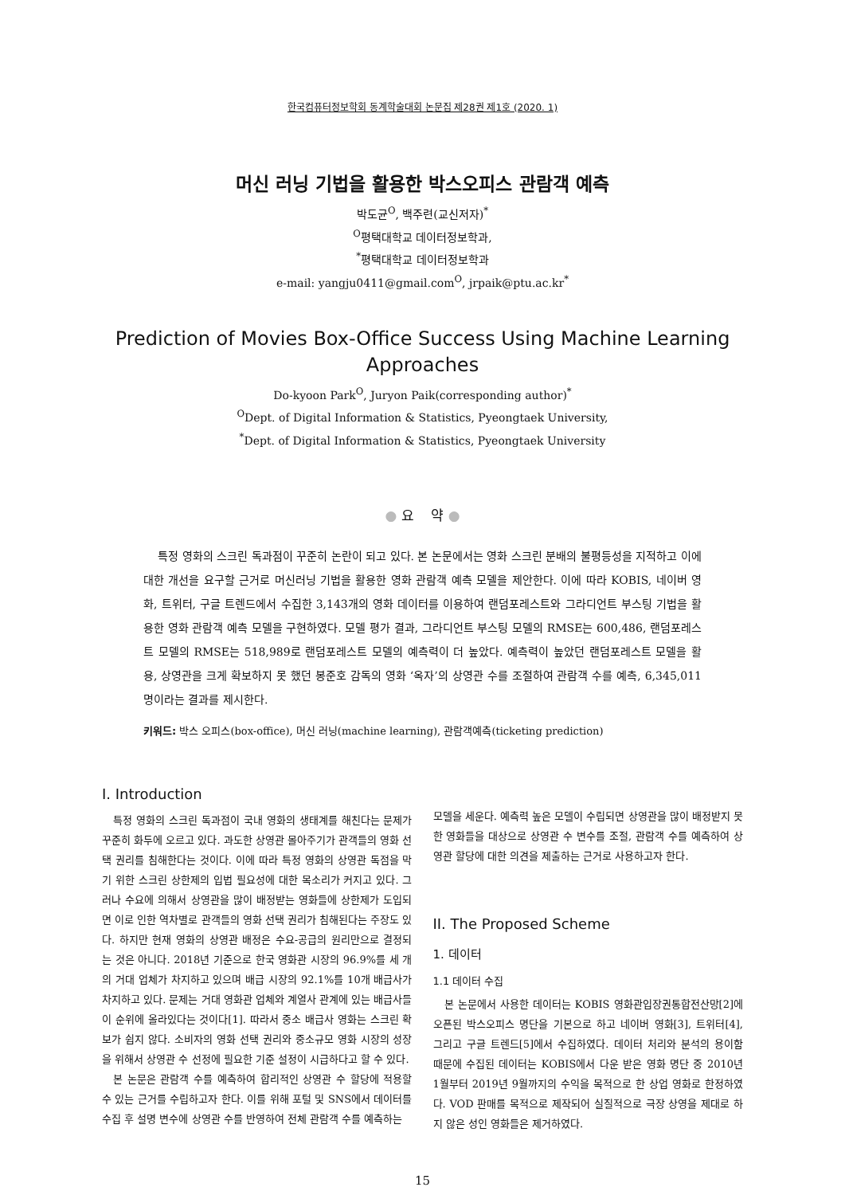한국컴퓨터정보학회 동계학술대회 논문집 제28권 제1호 (2020. 1)
머신 러닝 기법을 활용한 박스오피스 관람객 예측
박도균<sup>O</sup>, 백주련(교신저자)<sup>*</sup>
<sup>O</sup>평택대학교 데이터정보학과,
<sup>*</sup> 평택대학교 데이터정보학과
e-mail: yangju0411@gmail.com<sup>O</sup>, jrpaik@ptu.ac.kr<sup>*</sup>
Prediction of Movies Box-Office Success Using Machine Learning Approaches
Do-kyoon Park<sup>O</sup>, Juryon Paik(corresponding author)<sup>*</sup>
<sup>O</sup>Dept. of Digital Information & Statistics, Pyeongtaek University,
<sup>*</sup> Dept. of Digital Information & Statistics, Pyeongtaek University
● 요 약 ●
특정 영화의 스크린 독과점이 꾸준히 논란이 되고 있다. 본 논문에서는 영화 스크린 분배의 불평등성을 지적하고 이에 대한 개선을 요구할 근거로 머신러닝 기법을 활용한 영화 관람객 예측 모델을 제안한다. 이에 따라 KOBIS, 네이버 영화, 트위터, 구글 트렌드에서 수집한 3,143개의 영화 데이터를 이용하여 랜덤포레스트와 그라디언트 부스팅 기법을 활용한 영화 관람객 예측 모델을 구현하였다. 모델 평가 결과, 그라디언트 부스팅 모델의 RMSE는 600,486, 랜덤포레스트 모델의 RMSE는 518,989로 랜덤포레스트 모델의 예측력이 더 높았다. 예측력이 높았던 랜덤포레스트 모델을 활용, 상영관을 크게 확보하지 못 했던 봉준호 감독의 영화 ‘옥자’의 상영관 수를 조절하여 관람객 수를 예측, 6,345,011명이라는 결과를 제시한다.
키워드: 박스 오피스(box-office), 머신 러닝(machine learning), 관람객예측(ticketing prediction)
I. Introduction
특정 영화의 스크린 독과점이 국내 영화의 생태계를 해친다는 문제가 꾸준히 화두에 오르고 있다. 과도한 상영관 몰아주기가 관객들의 영화 선택 권리를 침해한다는 것이다. 이에 따라 특정 영화의 상영관 독점을 막기 위한 스크린 상한제의 입법 필요성에 대한 목소리가 커지고 있다. 그러나 수요에 의해서 상영관을 많이 배정받는 영화들에 상한제가 도입되면 이로 인한 역차별로 관객들의 영화 선택 권리가 침해된다는 주장도 있다. 하지만 현재 영화의 상영관 배정은 수요-공급의 원리만으로 결정되는 것은 아니다. 2018년 기준으로 한국 영화관 시장의 96.9%를 세 개의 거대 업체가 차지하고 있으며 배급 시장의 92.1%를 10개 배급사가 차지하고 있다. 문제는 거대 영화관 업체와 계열사 관계에 있는 배급사들이 순위에 올라있다는 것이다[1]. 따라서 중소 배급사 영화는 스크린 확보가 쉽지 않다. 소비자의 영화 선택 권리와 중소규모 영화 시장의 성장을 위해서 상영관 수 선정에 필요한 기준 설정이 시급하다고 할 수 있다.
본 논문은 관람객 수를 예측하여 합리적인 상영관 수 할당에 적용할 수 있는 근거를 수립하고자 한다. 이를 위해 포털 및 SNS에서 데이터를 수집 후 설명 변수에 상영관 수를 반영하여 전체 관람객 수를 예측하는
모델을 세운다. 예측력 높은 모델이 수립되면 상영관을 많이 배정받지 못 한 영화들을 대상으로 상영관 수 변수를 조절, 관람객 수를 예측하여 상영관 할당에 대한 의견을 제출하는 근거로 사용하고자 한다.
II. The Proposed Scheme
1. 데이터
1.1 데이터 수집
본 논문에서 사용한 데이터는 KOBIS 영화관입장권통합전산망[2]에 오픈된 박스오피스 명단을 기본으로 하고 네이버 영화[3], 트위터[4], 그리고 구글 트렌드[5]에서 수집하였다. 데이터 처리와 분석의 용이함 때문에 수집된 데이터는 KOBIS에서 다운 받은 영화 명단 중 2010년 1월부터 2019년 9월까지의 수익을 목적으로 한 상업 영화로 한정하였다. VOD 판매를 목적으로 제작되어 실질적으로 극장 상영을 제대로 하지 않은 성인 영화들은 제거하였다.
15